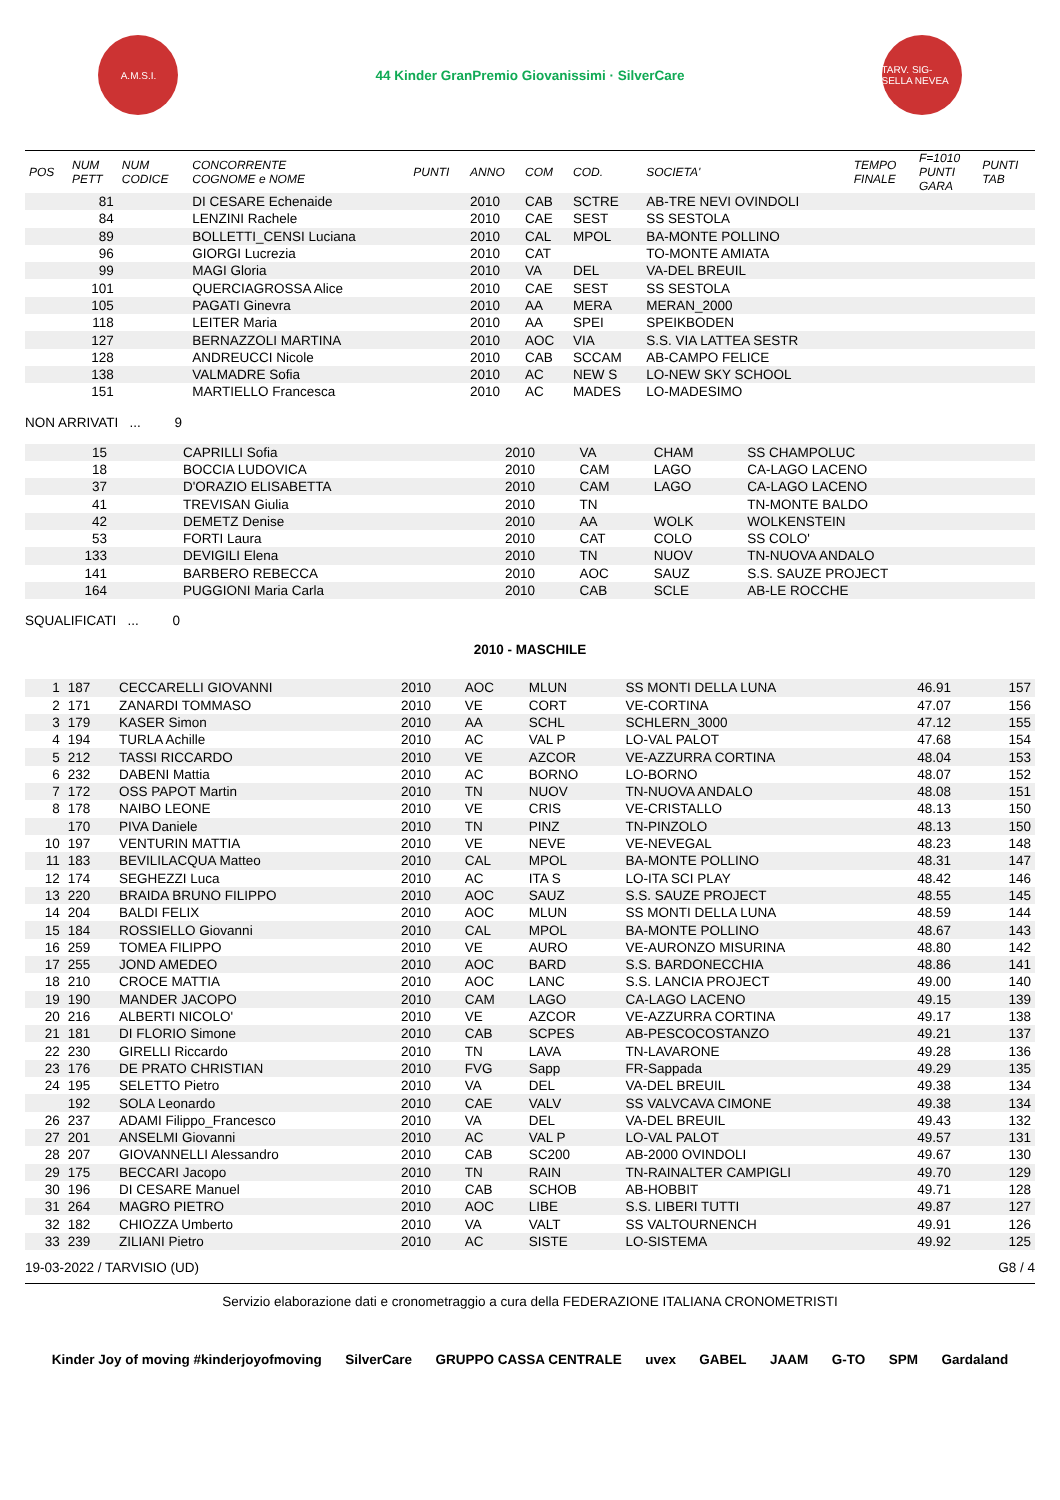A.M.S.I.
44 Kinder GranPremio Giovanissimi · SilverCare
TARV. SIG-SELLA NEVEA
| POS | NUM PETT | NUM CODICE | CONCORRENTE COGNOME e NOME | PUNTI | ANNO | COM | COD. | SOCIETA' | TEMPO FINALE | F=1010 PUNTI GARA | PUNTI TAB |
| --- | --- | --- | --- | --- | --- | --- | --- | --- | --- | --- | --- |
| | 81 | | DI CESARE Echenaide | | 2010 | CAB | SCTRE | AB-TRE NEVI OVINDOLI | | | |
| | 84 | | LENZINI Rachele | | 2010 | CAE | SEST | SS SESTOLA | | | |
| | 89 | | BOLLETTI_CENSI Luciana | | 2010 | CAL | MPOL | BA-MONTE POLLINO | | | |
| | 96 | | GIORGI Lucrezia | | 2010 | CAT | | TO-MONTE AMIATA | | | |
| | 99 | | MAGI Gloria | | 2010 | VA | DEL | VA-DEL BREUIL | | | |
| | 101 | | QUERCIAGROSSA Alice | | 2010 | CAE | SEST | SS SESTOLA | | | |
| | 105 | | PAGATI Ginevra | | 2010 | AA | MERA | MERAN_2000 | | | |
| | 118 | | LEITER Maria | | 2010 | AA | SPEI | SPEIKBODEN | | | |
| | 127 | | BERNAZZOLI MARTINA | | 2010 | AOC | VIA | S.S. VIA LATTEA SESTR | | | |
| | 128 | | ANDREUCCI Nicole | | 2010 | CAB | SCCAM | AB-CAMPO FELICE | | | |
| | 138 | | VALMADRE Sofia | | 2010 | AC | NEW S | LO-NEW SKY SCHOOL | | | |
| | 151 | | MARTIELLO Francesca | | 2010 | AC | MADES | LO-MADESIMO | | | |
NON ARRIVATI ... 9
| | 15 | | CAPRILLI Sofia | | 2010 | VA | CHAM | SS CHAMPOLUC |
| | 18 | | BOCCIA LUDOVICA | | 2010 | CAM | LAGO | CA-LAGO LACENO |
| | 37 | | D'ORAZIO ELISABETTA | | 2010 | CAM | LAGO | CA-LAGO LACENO |
| | 41 | | TREVISAN Giulia | | 2010 | TN | | TN-MONTE BALDO |
| | 42 | | DEMETZ Denise | | 2010 | AA | WOLK | WOLKENSTEIN |
| | 53 | | FORTI Laura | | 2010 | CAT | COLO | SS COLO' |
| | 133 | | DEVIGILI Elena | | 2010 | TN | NUOV | TN-NUOVA ANDALO |
| | 141 | | BARBERO REBECCA | | 2010 | AOC | SAUZ | S.S. SAUZE PROJECT |
| | 164 | | PUGGIONI Maria Carla | | 2010 | CAB | SCLE | AB-LE ROCCHE |
SQUALIFICATI ... 0
2010 - MASCHILE
| 1 | 187 | CECCARELLI GIOVANNI | 2010 | AOC | MLUN | SS MONTI DELLA LUNA | 46.91 | 157 |
| 2 | 171 | ZANARDI TOMMASO | 2010 | VE | CORT | VE-CORTINA | 47.07 | 156 |
| 3 | 179 | KASER Simon | 2010 | AA | SCHL | SCHLERN_3000 | 47.12 | 155 |
| 4 | 194 | TURLA Achille | 2010 | AC | VAL P | LO-VAL PALOT | 47.68 | 154 |
| 5 | 212 | TASSI RICCARDO | 2010 | VE | AZCOR | VE-AZZURRA CORTINA | 48.04 | 153 |
| 6 | 232 | DABENI Mattia | 2010 | AC | BORNO | LO-BORNO | 48.07 | 152 |
| 7 | 172 | OSS PAPOT Martin | 2010 | TN | NUOV | TN-NUOVA ANDALO | 48.08 | 151 |
| 8 | 178 | NAIBO LEONE | 2010 | VE | CRIS | VE-CRISTALLO | 48.13 | 150 |
| | 170 | PIVA Daniele | 2010 | TN | PINZ | TN-PINZOLO | 48.13 | 150 |
| 10 | 197 | VENTURIN MATTIA | 2010 | VE | NEVE | VE-NEVEGAL | 48.23 | 148 |
| 11 | 183 | BEVILILACQUA Matteo | 2010 | CAL | MPOL | BA-MONTE POLLINO | 48.31 | 147 |
| 12 | 174 | SEGHEZZI Luca | 2010 | AC | ITA S | LO-ITA SCI PLAY | 48.42 | 146 |
| 13 | 220 | BRAIDA BRUNO FILIPPO | 2010 | AOC | SAUZ | S.S. SAUZE PROJECT | 48.55 | 145 |
| 14 | 204 | BALDI FELIX | 2010 | AOC | MLUN | SS MONTI DELLA LUNA | 48.59 | 144 |
| 15 | 184 | ROSSIELLO Giovanni | 2010 | CAL | MPOL | BA-MONTE POLLINO | 48.67 | 143 |
| 16 | 259 | TOMEA FILIPPO | 2010 | VE | AURO | VE-AURONZO MISURINA | 48.80 | 142 |
| 17 | 255 | JOND AMEDEO | 2010 | AOC | BARD | S.S. BARDONECCHIA | 48.86 | 141 |
| 18 | 210 | CROCE MATTIA | 2010 | AOC | LANC | S.S. LANCIA PROJECT | 49.00 | 140 |
| 19 | 190 | MANDER JACOPO | 2010 | CAM | LAGO | CA-LAGO LACENO | 49.15 | 139 |
| 20 | 216 | ALBERTI NICOLO' | 2010 | VE | AZCOR | VE-AZZURRA CORTINA | 49.17 | 138 |
| 21 | 181 | DI FLORIO Simone | 2010 | CAB | SCPES | AB-PESCOCOSTANZO | 49.21 | 137 |
| 22 | 230 | GIRELLI Riccardo | 2010 | TN | LAVA | TN-LAVARONE | 49.28 | 136 |
| 23 | 176 | DE PRATO CHRISTIAN | 2010 | FVG | Sapp | FR-Sappada | 49.29 | 135 |
| 24 | 195 | SELETTO Pietro | 2010 | VA | DEL | VA-DEL BREUIL | 49.38 | 134 |
| | 192 | SOLA Leonardo | 2010 | CAE | VALV | SS VALVCAVA CIMONE | 49.38 | 134 |
| 26 | 237 | ADAMI Filippo_Francesco | 2010 | VA | DEL | VA-DEL BREUIL | 49.43 | 132 |
| 27 | 201 | ANSELMI Giovanni | 2010 | AC | VAL P | LO-VAL PALOT | 49.57 | 131 |
| 28 | 207 | GIOVANNELLI Alessandro | 2010 | CAB | SC200 | AB-2000 OVINDOLI | 49.67 | 130 |
| 29 | 175 | BECCARI Jacopo | 2010 | TN | RAIN | TN-RAINALTER CAMPIGLI | 49.70 | 129 |
| 30 | 196 | DI CESARE Manuel | 2010 | CAB | SCHOB | AB-HOBBIT | 49.71 | 128 |
| 31 | 264 | MAGRO PIETRO | 2010 | AOC | LIBE | S.S. LIBERI TUTTI | 49.87 | 127 |
| 32 | 182 | CHIOZZA Umberto | 2010 | VA | VALT | SS VALTOURNENCH | 49.91 | 126 |
| 33 | 239 | ZILIANI Pietro | 2010 | AC | SISTE | LO-SISTEMA | 49.92 | 125 |
19-03-2022 / TARVISIO (UD) G8 / 4
Servizio elaborazione dati e cronometraggio a cura della FEDERAZIONE ITALIANA CRONOMETRISTI
Kinder Joy of moving #kinderjoyofmoving SilverCare GRUPPO CASSA CENTRALE uvex GABEL JAAM G-TO SPM Gardaland